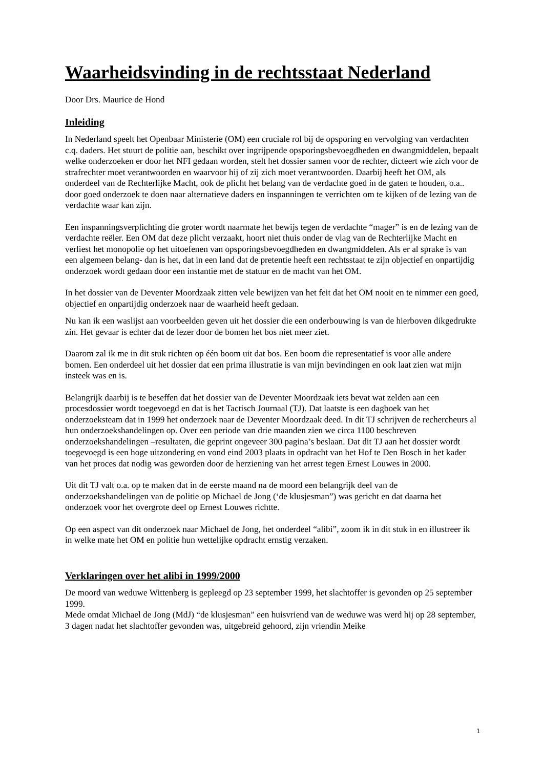Waarheidsvinding in de rechtsstaat Nederland
Door Drs. Maurice de Hond
Inleiding
In Nederland speelt het Openbaar Ministerie (OM) een cruciale rol bij de opsporing en vervolging van verdachten c.q. daders. Het stuurt de politie aan, beschikt over ingrijpende opsporingsbevoegdheden en dwangmiddelen, bepaalt welke onderzoeken er door het NFI gedaan worden, stelt het dossier samen voor de rechter, dicteert wie zich voor de strafrechter moet verantwoorden en waarvoor hij of zij zich moet verantwoorden. Daarbij heeft het OM, als onderdeel van de Rechterlijke Macht, ook de plicht het belang van de verdachte goed in de gaten te houden, o.a.. door goed onderzoek te doen naar alternatieve daders en inspanningen te verrichten om te kijken of de lezing van de verdachte waar kan zijn.
Een inspanningsverplichting die groter wordt naarmate het bewijs tegen de verdachte “mager” is en de lezing van de verdachte reëler. Een OM dat deze plicht verzaakt, hoort niet thuis onder de vlag van de Rechterlijke Macht en verliest het monopolie op het uitoefenen van opsporingsbevoegdheden en dwangmiddelen. Als er al sprake is van een algemeen belang- dan is het, dat in een land dat de pretentie heeft een rechtsstaat te zijn objectief en onpartijdig onderzoek wordt gedaan door een instantie met de statuur en de macht van het OM.
In het dossier van de Deventer Moordzaak zitten vele bewijzen van het feit dat het OM nooit en te nimmer een goed, objectief en onpartijdig onderzoek naar de waarheid heeft gedaan.
Nu kan ik een waslijst aan voorbeelden geven uit het dossier die een onderbouwing is van de hierboven dikgedrukte zin. Het gevaar is echter dat de lezer door de bomen het bos niet meer ziet.
Daarom zal ik me in dit stuk richten op één boom uit dat bos. Een boom die representatief is voor alle andere bomen. Een onderdeel uit het dossier dat een prima illustratie is van mijn bevindingen en ook laat zien wat mijn insteek was en is.
Belangrijk daarbij is te beseffen dat het dossier van de Deventer Moordzaak iets bevat wat zelden aan een procesdossier wordt toegevoegd en dat is het Tactisch Journaal (TJ). Dat laatste is een dagboek van het onderzoeksteam dat in 1999 het onderzoek naar de Deventer Moordzaak deed. In dit TJ schrijven de rechercheurs al hun onderzoekshandelingen op. Over een periode van drie maanden zien we circa 1100 beschreven onderzoekshandelingen –resultaten, die geprint ongeveer 300 pagina’s beslaan. Dat dit TJ aan het dossier wordt toegevoegd is een hoge uitzondering en vond eind 2003 plaats in opdracht van het Hof te Den Bosch in het kader van het proces dat nodig was geworden door de herziening van het arrest tegen Ernest Louwes in 2000.
Uit dit TJ valt o.a. op te maken dat in de eerste maand na de moord een belangrijk deel van de onderzoekshandelingen van de politie op Michael de Jong (‘de klusjesman”) was gericht en dat daarna het onderzoek voor het overgrote deel op Ernest Louwes richtte.
Op een aspect van dit onderzoek naar Michael de Jong, het onderdeel “alibi”, zoom ik in dit stuk in en illustreer ik in welke mate het OM en politie hun wettelijke opdracht ernstig verzaken.
Verklaringen over het alibi in 1999/2000
De moord van weduwe Wittenberg is gepleegd op 23 september 1999, het slachtoffer is gevonden op 25 september 1999.
Mede omdat Michael de Jong (MdJ) “de klusjesman” een huisvriend van de weduwe was werd hij op 28 september, 3 dagen nadat het slachtoffer gevonden was, uitgebreid gehoord, zijn vriendin Meike
1